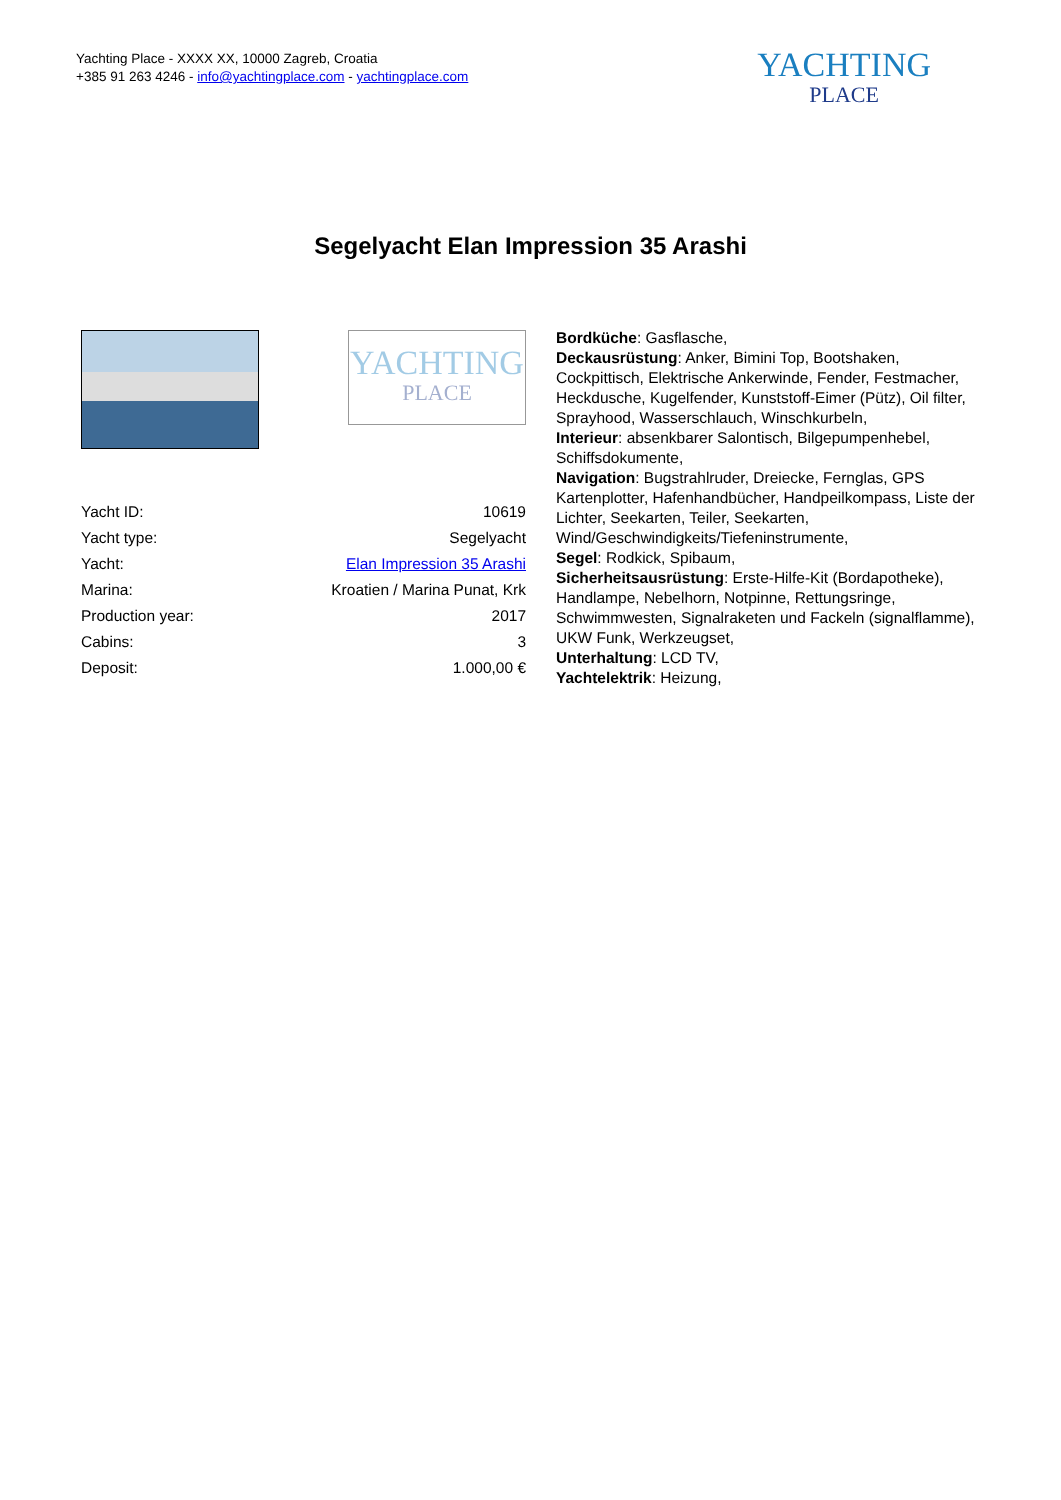Yachting Place - XXXX XX, 10000 Zagreb, Croatia
+385 91 263 4246 - info@yachtingplace.com - yachtingplace.com
YACHTING
PLACE
Segelyacht Elan Impression 35 Arashi
YACHTING
PLACE
| Yacht ID: | 10619 |
| Yacht type: | Segelyacht |
| Yacht: | Elan Impression 35 Arashi |
| Marina: | Kroatien / Marina Punat, Krk |
| Production year: | 2017 |
| Cabins: | 3 |
| Deposit: | 1.000,00 € |
Bordküche: Gasflasche,
Deckausrüstung: Anker, Bimini Top, Bootshaken, Cockpittisch, Elektrische Ankerwinde, Fender, Festmacher, Heckdusche, Kugelfender, Kunststoff-Eimer (Pütz), Oil filter, Sprayhood, Wasserschlauch, Winschkurbeln,
Interieur: absenkbarer Salontisch, Bilgepumpenhebel, Schiffsdokumente,
Navigation: Bugstrahlruder, Dreiecke, Fernglas, GPS Kartenplotter, Hafenhandbücher, Handpeilkompass, Liste der Lichter, Seekarten, Teiler, Seekarten, Wind/Geschwindigkeits/Tiefeninstrumente,
Segel: Rodkick, Spibaum,
Sicherheitsausrüstung: Erste-Hilfe-Kit (Bordapotheke), Handlampe, Nebelhorn, Notpinne, Rettungsringe, Schwimmwesten, Signalraketen und Fackeln (signalflamme), UKW Funk, Werkzeugset,
Unterhaltung: LCD TV,
Yachtelektrik: Heizung,